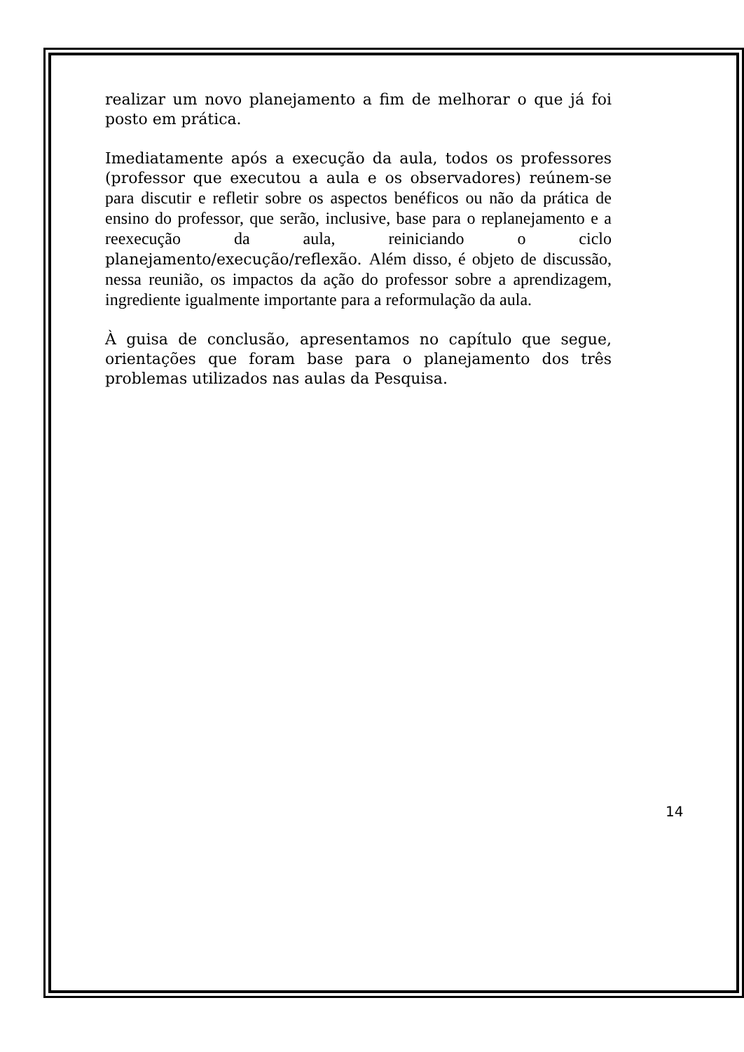realizar um novo planejamento a fim de melhorar o que já foi posto em prática.
Imediatamente após a execução da aula, todos os professores (professor que executou a aula e os observadores) reúnem-se para discutir e refletir sobre os aspectos benéficos ou não da prática de ensino do professor, que serão, inclusive, base para o replanejamento e a reexecução da aula, reiniciando o ciclo planejamento/execução/reflexão. Além disso, é objeto de discussão, nessa reunião, os impactos da ação do professor sobre a aprendizagem, ingrediente igualmente importante para a reformulação da aula.
À guisa de conclusão, apresentamos no capítulo que segue, orientações que foram base para o planejamento dos três problemas utilizados nas aulas da Pesquisa.
14